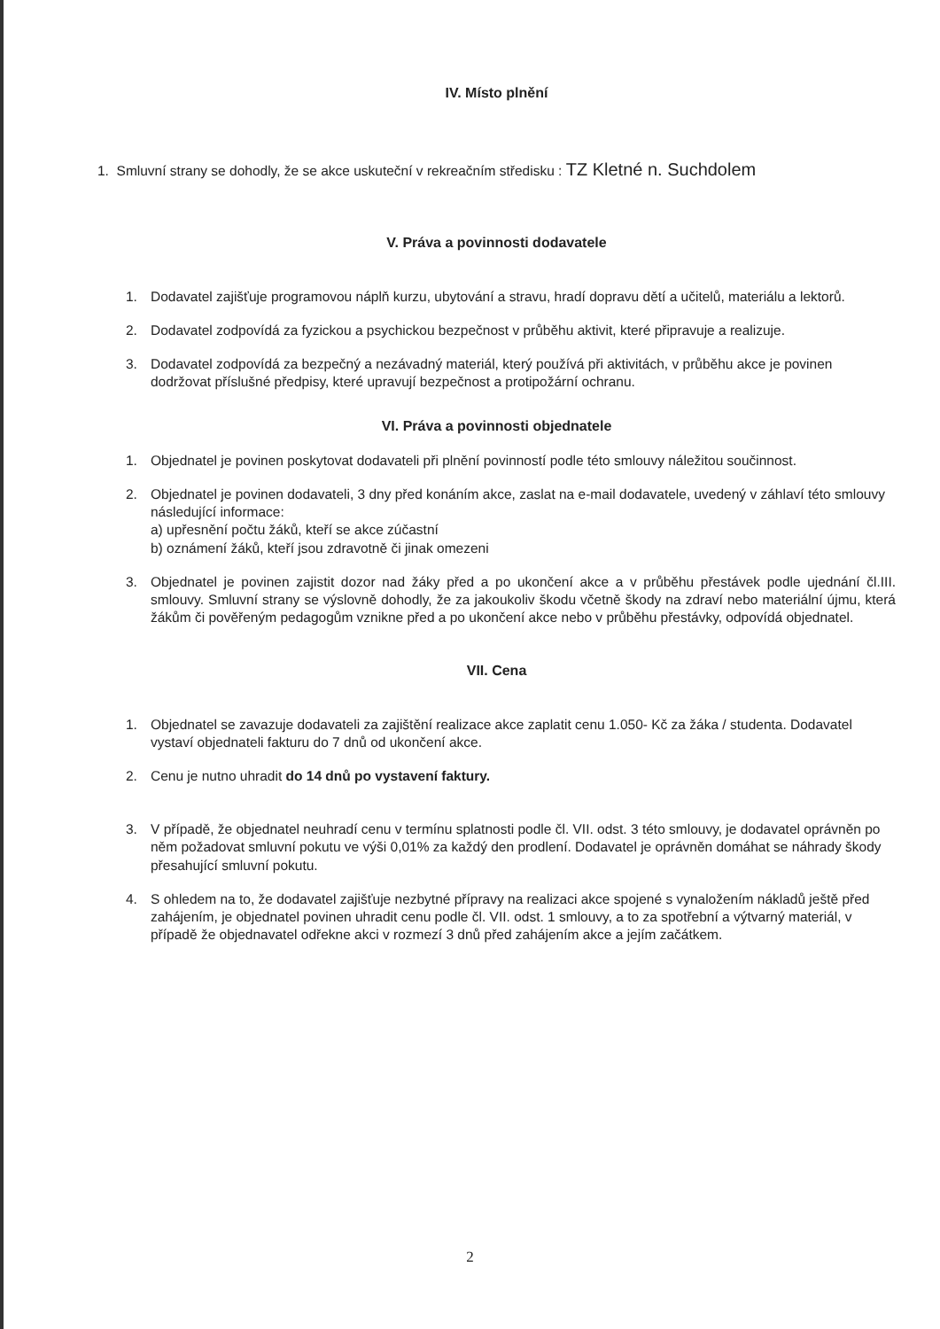IV. Místo plnění
1. Smluvní strany se dohodly, že se akce uskuteční v rekreačním středisku : TZ Kletné n. Suchdolem
V. Práva a povinnosti dodavatele
1. Dodavatel zajišťuje programovou náplň kurzu, ubytování a stravu, hradí dopravu dětí a učitelů, materiálu a lektorů.
2. Dodavatel zodpovídá za fyzickou a psychickou bezpečnost v průběhu aktivit, které připravuje a realizuje.
3. Dodavatel zodpovídá za bezpečný a nezávadný materiál, který používá při aktivitách, v průběhu akce je povinen dodržovat příslušné předpisy, které upravují bezpečnost a protipožární ochranu.
VI. Práva a povinnosti objednatele
1. Objednatel je povinen poskytovat dodavateli při plnění povinností podle této smlouvy náležitou součinnost.
2. Objednatel je povinen dodavateli, 3 dny před konáním akce, zaslat na e-mail dodavatele, uvedený v záhlaví této smlouvy následující informace:
a) upřesnění počtu žáků, kteří se akce zúčastní
b) oznámení žáků, kteří jsou zdravotně či jinak omezeni
3. Objednatel je povinen zajistit dozor nad žáky před a po ukončení akce a v průběhu přestávek podle ujednání čl.III. smlouvy. Smluvní strany se výslovně dohodly, že za jakoukoliv škodu včetně škody na zdraví nebo materiální újmu, která žákům či pověřeným pedagogům vznikne před a po ukončení akce nebo v průběhu přestávky, odpovídá objednatel.
VII. Cena
1. Objednatel se zavazuje dodavateli za zajištění realizace akce zaplatit cenu 1.050- Kč za žáka / studenta. Dodavatel vystaví objednateli fakturu do 7 dnů od ukončení akce.
2. Cenu je nutno uhradit do 14 dnů po vystavení faktury.
3. V případě, že objednatel neuhradí cenu v termínu splatnosti podle čl. VII. odst. 3 této smlouvy, je dodavatel oprávněn po něm požadovat smluvní pokutu ve výši 0,01% za každý den prodlení. Dodavatel je oprávněn domáhat se náhrady škody přesahující smluvní pokutu.
4. S ohledem na to, že dodavatel zajišťuje nezbytné přípravy na realizaci akce spojené s vynaložením nákladů ještě před zahájením, je objednatel povinen uhradit cenu podle čl. VII. odst. 1 smlouvy, a to za spotřební a výtvarný materiál, v případě že objednavatel odřekne akci v rozmezí 3 dnů před zahájením akce a jejím začátkem.
2